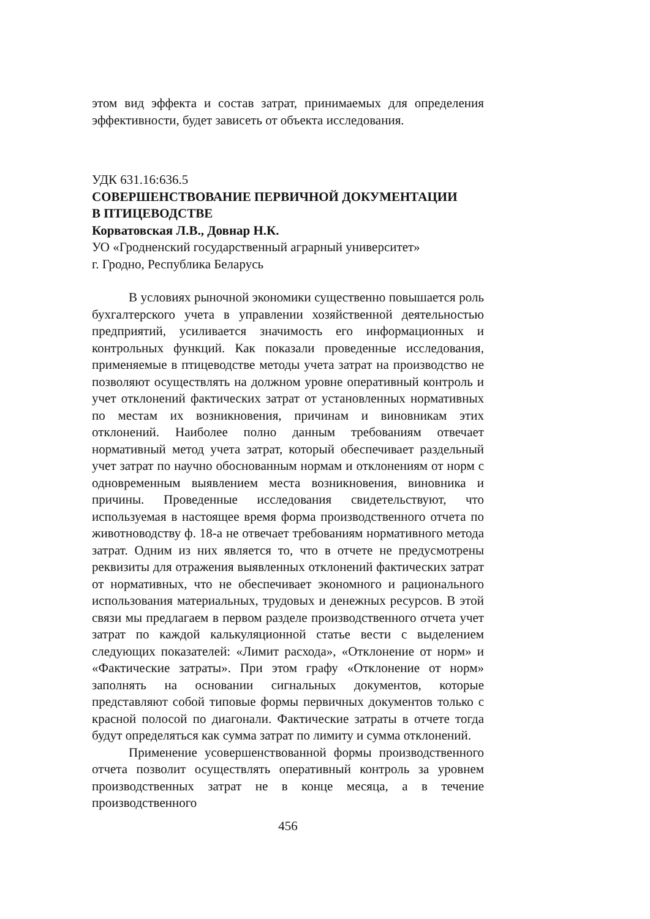этом вид эффекта и состав затрат, принимаемых для определения эффективности, будет зависеть от объекта исследования.
УДК 631.16:636.5
СОВЕРШЕНСТВОВАНИЕ ПЕРВИЧНОЙ ДОКУМЕНТАЦИИ
В ПТИЦЕВОДСТВЕ
Корватовская Л.В., Довнар Н.К.
УО «Гродненский государственный аграрный университет»
г. Гродно, Республика Беларусь
В условиях рыночной экономики существенно повышается роль бухгалтерского учета в управлении хозяйственной деятельностью предприятий, усиливается значимость его информационных и контрольных функций. Как показали проведенные исследования, применяемые в птицеводстве методы учета затрат на производство не позволяют осуществлять на должном уровне оперативный контроль и учет отклонений фактических затрат от установленных нормативных по местам их возникновения, причинам и виновникам этих отклонений. Наиболее полно данным требованиям отвечает нормативный метод учета затрат, который обеспечивает раздельный учет затрат по научно обоснованным нормам и отклонениям от норм с одновременным выявлением места возникновения, виновника и причины. Проведенные исследования свидетельствуют, что используемая в настоящее время форма производственного отчета по животноводству ф. 18-а не отвечает требованиям нормативного метода затрат. Одним из них является то, что в отчете не предусмотрены реквизиты для отражения выявленных отклонений фактических затрат от нормативных, что не обеспечивает экономного и рационального использования материальных, трудовых и денежных ресурсов. В этой связи мы предлагаем в первом разделе производственного отчета учет затрат по каждой калькуляционной статье вести с выделением следующих показателей: «Лимит расхода», «Отклонение от норм» и «Фактические затраты». При этом графу «Отклонение от норм» заполнять на основании сигнальных документов, которые представляют собой типовые формы первичных документов только с красной полосой по диагонали. Фактические затраты в отчете тогда будут определяться как сумма затрат по лимиту и сумма отклонений.
Применение усовершенствованной формы производственного отчета позволит осуществлять оперативный контроль за уровнем производственных затрат не в конце месяца, а в течение производственного
456